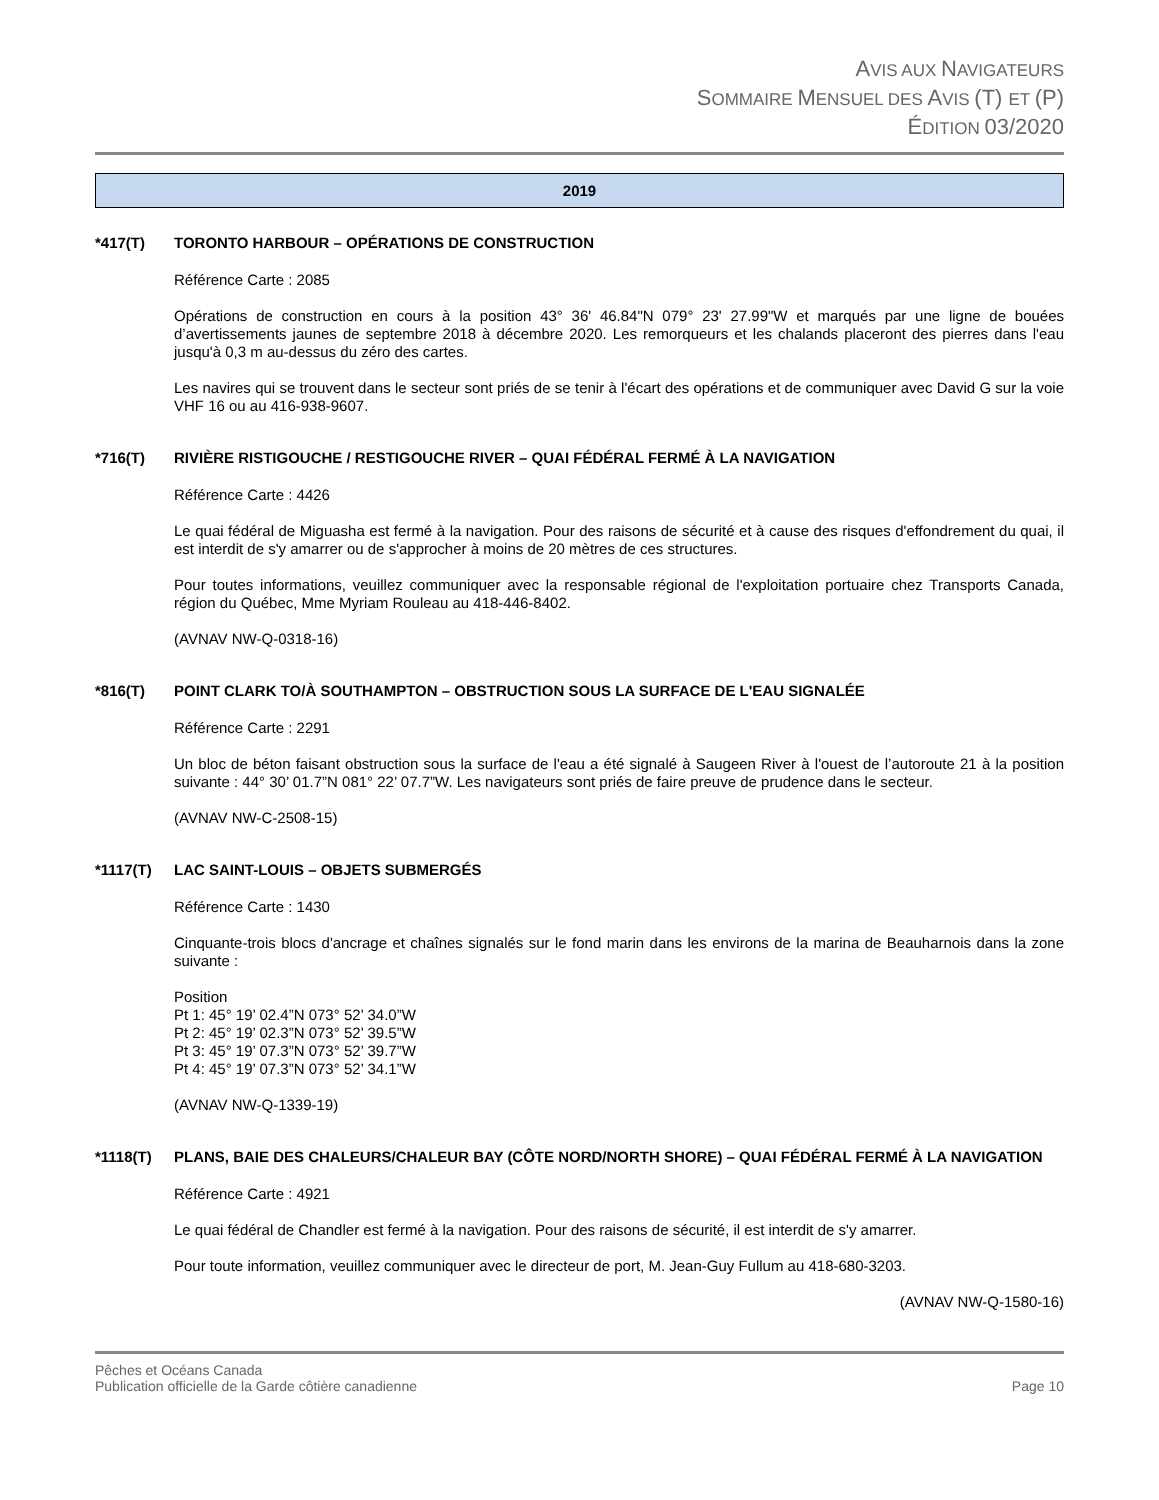AVIS AUX NAVIGATEURS
SOMMAIRE MENSUEL DES AVIS (T) ET (P)
ÉDITION 03/2020
2019
*417(T) TORONTO HARBOUR – OPÉRATIONS DE CONSTRUCTION
Référence Carte : 2085
Opérations de construction en cours à la position 43° 36' 46.84"N 079° 23' 27.99"W et marqués par une ligne de bouées d’avertissements jaunes de septembre 2018 à décembre 2020. Les remorqueurs et les chalands placeront des pierres dans l'eau jusqu'à 0,3 m au-dessus du zéro des cartes.
Les navires qui se trouvent dans le secteur sont priés de se tenir à l'écart des opérations et de communiquer avec David G sur la voie VHF 16 ou au 416-938-9607.
*716(T) RIVIÈRE RISTIGOUCHE / RESTIGOUCHE RIVER – QUAI FÉDÉRAL FERMÉ À LA NAVIGATION
Référence Carte : 4426
Le quai fédéral de Miguasha est fermé à la navigation. Pour des raisons de sécurité et à cause des risques d'effondrement du quai, il est interdit de s'y amarrer ou de s'approcher à moins de 20 mètres de ces structures.
Pour toutes informations, veuillez communiquer avec la responsable régional de l'exploitation portuaire chez Transports Canada, région du Québec, Mme Myriam Rouleau au 418-446-8402.
(AVNAV NW-Q-0318-16)
*816(T) POINT CLARK TO/À SOUTHAMPTON – OBSTRUCTION SOUS LA SURFACE DE L'EAU SIGNALÉE
Référence Carte : 2291
Un bloc de béton faisant obstruction sous la surface de l'eau a été signalé à Saugeen River à l'ouest de l’autoroute 21 à la position suivante : 44° 30’ 01.7”N 081° 22’ 07.7”W. Les navigateurs sont priés de faire preuve de prudence dans le secteur.
(AVNAV NW-C-2508-15)
*1117(T) LAC SAINT-LOUIS – OBJETS SUBMERGÉS
Référence Carte : 1430
Cinquante-trois blocs d'ancrage et chaînes signalés sur le fond marin dans les environs de la marina de Beauharnois dans la zone suivante :
Position
Pt 1: 45° 19’ 02.4”N 073° 52’ 34.0”W
Pt 2: 45° 19’ 02.3”N 073° 52’ 39.5”W
Pt 3: 45° 19’ 07.3”N 073° 52’ 39.7”W
Pt 4: 45° 19’ 07.3”N 073° 52’ 34.1”W
(AVNAV NW-Q-1339-19)
*1118(T) PLANS, BAIE DES CHALEURS/CHALEUR BAY (CÔTE NORD/NORTH SHORE) – QUAI FÉDÉRAL FERMÉ À LA NAVIGATION
Référence Carte : 4921
Le quai fédéral de Chandler est fermé à la navigation. Pour des raisons de sécurité, il est interdit de s'y amarrer.
Pour toute information, veuillez communiquer avec le directeur de port, M. Jean-Guy Fullum au 418-680-3203.
(AVNAV NW-Q-1580-16)
Pêches et Océans Canada
Publication officielle de la Garde côtière canadienne Page 10